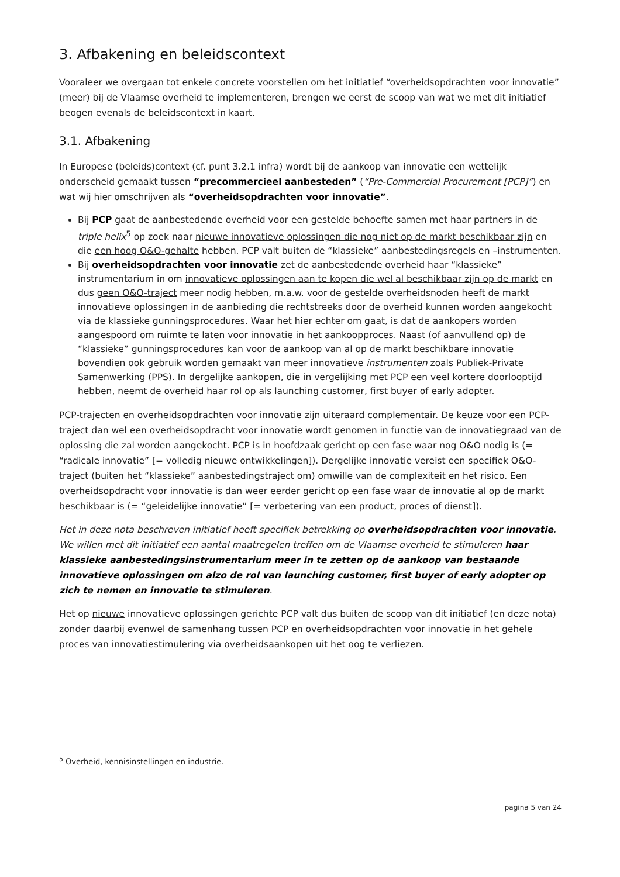3. Afbakening en beleidscontext
Vooraleer we overgaan tot enkele concrete voorstellen om het initiatief “overheidsopdrachten voor innovatie” (meer) bij de Vlaamse overheid te implementeren, brengen we eerst de scoop van wat we met dit initiatief beogen evenals de beleidscontext in kaart.
3.1. Afbakening
In Europese (beleids)context (cf. punt 3.2.1 infra) wordt bij de aankoop van innovatie een wettelijk onderscheid gemaakt tussen “precommercieel aanbesteden” (“Pre-Commercial Procurement [PCP]”) en wat wij hier omschrijven als “overheidsopdrachten voor innovatie”.
Bij PCP gaat de aanbestedende overheid voor een gestelde behoefte samen met haar partners in de triple helix<sup>5</sup> op zoek naar nieuwe innovatieve oplossingen die nog niet op de markt beschikbaar zijn en die een hoog O&O-gehalte hebben. PCP valt buiten de “klassieke” aanbestedingsregels en –instrumenten.
Bij overheidsopdrachten voor innovatie zet de aanbestedende overheid haar “klassieke” instrumentarium in om innovatieve oplossingen aan te kopen die wel al beschikbaar zijn op de markt en dus geen O&O-traject meer nodig hebben, m.a.w. voor de gestelde overheidsnoden heeft de markt innovatieve oplossingen in de aanbieding die rechtstreeks door de overheid kunnen worden aangekocht via de klassieke gunningsprocedures. Waar het hier echter om gaat, is dat de aankopers worden aangespoord om ruimte te laten voor innovatie in het aankoopproces. Naast (of aanvullend op) de “klassieke” gunningsprocedures kan voor de aankoop van al op de markt beschikbare innovatie bovendien ook gebruik worden gemaakt van meer innovatieve instrumenten zoals Publiek-Private Samenwerking (PPS). In dergelijke aankopen, die in vergelijking met PCP een veel kortere doorlooptijd hebben, neemt de overheid haar rol op als launching customer, first buyer of early adopter.
PCP-trajecten en overheidsopdrachten voor innovatie zijn uiteraard complementair. De keuze voor een PCP-traject dan wel een overheidsopdracht voor innovatie wordt genomen in functie van de innovatiegraad van de oplossing die zal worden aangekocht. PCP is in hoofdzaak gericht op een fase waar nog O&O nodig is (= “radicale innovatie” [= volledig nieuwe ontwikkelingen]). Dergelijke innovatie vereist een specifiek O&O-traject (buiten het “klassieke” aanbestedingstraject om) omwille van de complexiteit en het risico. Een overheidsopdracht voor innovatie is dan weer eerder gericht op een fase waar de innovatie al op de markt beschikbaar is (= “geleidelijke innovatie” [= verbetering van een product, proces of dienst]).
Het in deze nota beschreven initiatief heeft specifiek betrekking op overheidsopdrachten voor innovatie. We willen met dit initiatief een aantal maatregelen treffen om de Vlaamse overheid te stimuleren haar klassieke aanbestedingsinstrumentarium meer in te zetten op de aankoop van bestaande innovatieve oplossingen om alzo de rol van launching customer, first buyer of early adopter op zich te nemen en innovatie te stimuleren.
Het op nieuwe innovatieve oplossingen gerichte PCP valt dus buiten de scoop van dit initiatief (en deze nota) zonder daarbij evenwel de samenhang tussen PCP en overheidsopdrachten voor innovatie in het gehele proces van innovatiestimulering via overheidsaankopen uit het oog te verliezen.
<sup>5</sup> Overheid, kennisinstellingen en industrie.
pagina 5 van 24